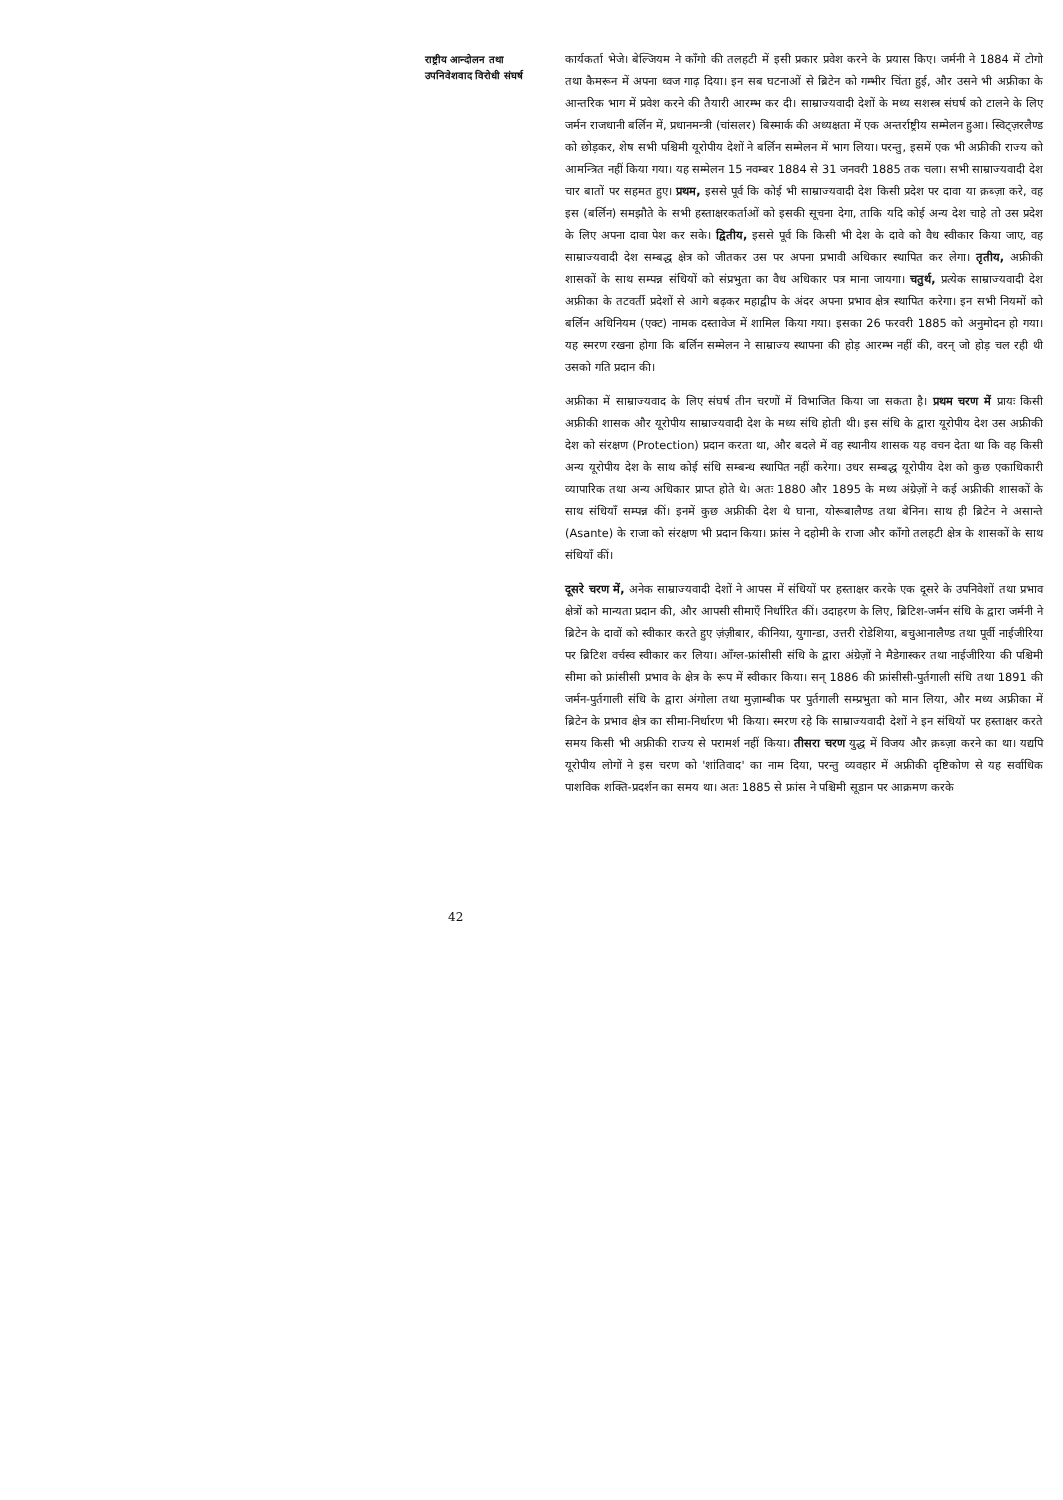राष्ट्रीय आन्दोलन तथा
उपनिवेशवाद विरोधी संघर्ष
कार्यकर्ता भेजे। बेल्जियम ने काँगो की तलहटी में इसी प्रकार प्रवेश करने के प्रयास किए। जर्मनी ने 1884 में टोगो तथा कैमरून में अपना ध्वज गाढ़ दिया। इन सब घटनाओं से ब्रिटेन को गम्भीर चिंता हुई, और उसने भी अफ्रीका के आन्तरिक भाग में प्रवेश करने की तैयारी आरम्भ कर दी। साम्राज्यवादी देशों के मध्य सशस्त्र संघर्ष को टालने के लिए जर्मन राजधानी बर्लिन में, प्रधानमन्त्री (चांसलर) बिस्मार्क की अध्यक्षता में एक अन्तर्राष्ट्रीय सम्मेलन हुआ। स्विट्ज़रलैण्ड को छोड़कर, शेष सभी पश्चिमी यूरोपीय देशों ने बर्लिन सम्मेलन में भाग लिया। परन्तु, इसमें एक भी अफ्रीकी राज्य को आमन्त्रित नहीं किया गया। यह सम्मेलन 15 नवम्बर 1884 से 31 जनवरी 1885 तक चला। सभी साम्राज्यवादी देश चार बातों पर सहमत हुए। प्रथम, इससे पूर्व कि कोई भी साम्राज्यवादी देश किसी प्रदेश पर दावा या क़ब्ज़ा करे, वह इस (बर्लिन) समझौते के सभी हस्ताक्षरकर्ताओं को इसकी सूचना देगा, ताकि यदि कोई अन्य देश चाहे तो उस प्रदेश के लिए अपना दावा पेश कर सके। द्वितीय, इससे पूर्व कि किसी भी देश के दावे को वैध स्वीकार किया जाए, वह साम्राज्यवादी देश सम्बद्ध क्षेत्र को जीतकर उस पर अपना प्रभावी अधिकार स्थापित कर लेगा। तृतीय, अफ्रीकी शासकों के साथ सम्पन्न संधियों को संप्रभुता का वैध अधिकार पत्र माना जायगा। चतुर्थ, प्रत्येक साम्राज्यवादी देश अफ्रीका के तटवर्ती प्रदेशों से आगे बढ़कर महाद्वीप के अंदर अपना प्रभाव क्षेत्र स्थापित करेगा। इन सभी नियमों को बर्लिन अधिनियम (एक्ट) नामक दस्तावेज में शामिल किया गया। इसका 26 फरवरी 1885 को अनुमोदन हो गया। यह स्मरण रखना होगा कि बर्लिन सम्मेलन ने साम्राज्य स्थापना की होड़ आरम्भ नहीं की, वरन् जो होड़ चल रही थी उसको गति प्रदान की।
अफ्रीका में साम्राज्यवाद के लिए संघर्ष तीन चरणों में विभाजित किया जा सकता है। प्रथम चरण में प्रायः किसी अफ्रीकी शासक और यूरोपीय साम्राज्यवादी देश के मध्य संधि होती थी। इस संधि के द्वारा यूरोपीय देश उस अफ्रीकी देश को संरक्षण (Protection) प्रदान करता था, और बदले में वह स्थानीय शासक यह वचन देता था कि वह किसी अन्य यूरोपीय देश के साथ कोई संधि सम्बन्ध स्थापित नहीं करेगा। उधर सम्बद्ध यूरोपीय देश को कुछ एकाधिकारी व्यापारिक तथा अन्य अधिकार प्राप्त होते थे। अतः 1880 और 1895 के मध्य अंग्रेज़ों ने कई अफ्रीकी शासकों के साथ संधियाँ सम्पन्न कीं। इनमें कुछ अफ्रीकी देश थे घाना, योरूबालैण्ड तथा बेनिन। साथ ही ब्रिटेन ने असान्ते (Asante) के राजा को संरक्षण भी प्रदान किया। फ्रांस ने दहोमी के राजा और काँगो तलहटी क्षेत्र के शासकों के साथ संधियाँ कीं।
दूसरे चरण में, अनेक साम्राज्यवादी देशों ने आपस में संधियों पर हस्ताक्षर करके एक दूसरे के उपनिवेशों तथा प्रभाव क्षेत्रों को मान्यता प्रदान की, और आपसी सीमाएँ निर्धारित कीं। उदाहरण के लिए, ब्रिटिश-जर्मन संधि के द्वारा जर्मनी ने ब्रिटेन के दावों को स्वीकार करते हुए ज़ंज़ीबार, कीनिया, युगान्डा, उत्तरी रोडेशिया, बचुआनालैण्ड तथा पूर्वी नाईजीरिया पर ब्रिटिश वर्चस्व स्वीकार कर लिया। आँग्ल-फ्रांसीसी संधि के द्वारा अंग्रेज़ों ने मैडेगास्कर तथा नाईजीरिया की पश्चिमी सीमा को फ्रांसीसी प्रभाव के क्षेत्र के रूप में स्वीकार किया। सन् 1886 की फ्रांसीसी-पुर्तगाली संधि तथा 1891 की जर्मन-पुर्तगाली संधि के द्वारा अंगोला तथा मुज़ाम्बीक पर पुर्तगाली सम्प्रभुता को मान लिया, और मध्य अफ्रीका में ब्रिटेन के प्रभाव क्षेत्र का सीमा-निर्धारण भी किया। स्मरण रहे कि साम्राज्यवादी देशों ने इन संधियों पर हस्ताक्षर करते समय किसी भी अफ्रीकी राज्य से परामर्श नहीं किया। तीसरा चरण युद्ध में विजय और क़ब्ज़ा करने का था। यद्यपि यूरोपीय लोगों ने इस चरण को 'शांतिवाद' का नाम दिया, परन्तु व्यवहार में अफ्रीकी दृष्टिकोण से यह सर्वाधिक पाशविक शक्ति-प्रदर्शन का समय था। अतः 1885 से फ्रांस ने पश्चिमी सूडान पर आक्रमण करके
42